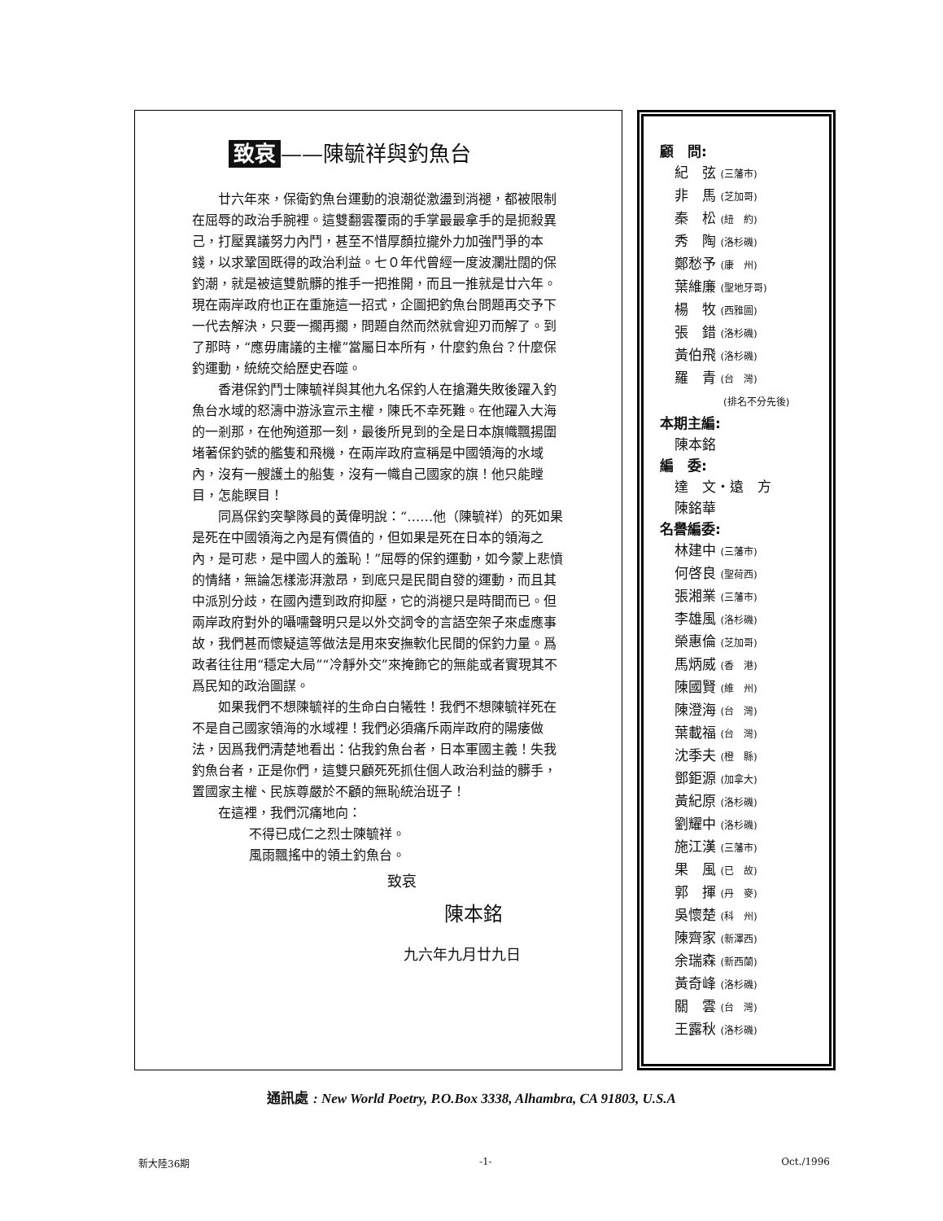致哀 ——陳毓祥與釣魚台
廿六年來，保衛釣魚台運動的浪潮從激盪到消褪，都被限制在屈辱的政治手腕裡。這雙翻雲覆雨的手掌最最拿手的是扼殺異己，打壓異議努力內鬥，甚至不惜厚顏拉攏外力加強鬥爭的本錢，以求鞏固既得的政治利益。七０年代曾經一度波瀾壯闊的保釣潮，就是被這雙骯髒的推手一把推開，而且一推就是廿六年。現在兩岸政府也正在重施這一招式，企圖把釣魚台問題再交予下一代去解決，只要一擱再擱，問題自然而然就會迎刃而解了。到了那時，“應毋庸議的主權”當屬日本所有，什麼釣魚台？什麼保釣運動，統統交給歷史吞噬。
香港保釣鬥士陳毓祥與其他九名保釣人在搶灘失敗後躍入釣魚台水域的怒濤中游泳宣示主權，陳氏不幸死難。在他躍入大海的一剎那，在他殉道那一刻，最後所見到的全是日本旗幟飄揚圍堵著保釣號的艦隻和飛機，在兩岸政府宣稱是中國領海的水域內，沒有一艘護土的船隻，沒有一幟自己國家的旗！他只能瞠目，怎能瞑目！
同爲保釣突擊隊員的黃偉明說：“……他（陳毓祥）的死如果是死在中國領海之內是有價值的，但如果是死在日本的領海之內，是可悲，是中國人的羞恥！”屈辱的保釣運動，如今蒙上悲憤的情緒，無論怎樣澎湃激昂，到底只是民間自發的運動，而且其中派別分歧，在國內遭到政府抑壓，它的消褪只是時間而已。但兩岸政府對外的囁嚅聲明只是以外交詞令的言語空架子來虛應事故，我們甚而懷疑這等做法是用來安撫軟化民間的保釣力量。爲政者往往用“穩定大局”“冷靜外交”來掩飾它的無能或者實現其不爲民知的政治圖謀。
如果我們不想陳毓祥的生命白白犧牲！我們不想陳毓祥死在不是自己國家領海的水域裡！我們必須痛斥兩岸政府的陽痿做法，因爲我們清楚地看出：佔我釣魚台者，日本軍國主義！失我釣魚台者，正是你們，這雙只顧死死抓住個人政治利益的髒手，置國家主權、民族尊嚴於不顧的無恥統治班子！
在這裡，我們沉痛地向：
不得已成仁之烈士陳毓祥。
風雨飄搖中的領土釣魚台。
致哀
陳本銘
九六年九月廿九日
顧　問:
紀　弦 (三藩市)
非　馬 (芝加哥)
秦　松 (紐　約)
秀　陶 (洛杉磯)
鄭愁予 (康　州)
葉維廉 (聖地牙哥)
楊　牧 (西雅圖)
張　錯 (洛杉磯)
黃伯飛 (洛杉磯)
羅　青 (台　灣)
(排名不分先後)
本期主編:
陳本銘
編　委:
達　文・遠　方
陳銘華
名譽編委:
林建中 (三藩市)
何啓良 (聖荷西)
張湘業 (三藩市)
李雄風 (洛杉磯)
榮惠倫 (芝加哥)
馬炳威 (香　港)
陳國賢 (維　州)
陳澄海 (台　灣)
葉載福 (台　灣)
沈季夫 (橙　縣)
鄧鉅源 (加拿大)
黃紀原 (洛杉磯)
劉耀中 (洛杉磯)
施江漢 (三藩市)
果　風 (已　故)
郭　揮 (丹　麥)
吳懷楚 (科　州)
陳齊家 (新澤西)
余瑞森 (新西蘭)
黃奇峰 (洛杉磯)
關　雲 (台　灣)
王露秋 (洛杉磯)
通訊處 : New World Poetry, P.O.Box 3338, Alhambra, CA 91803, U.S.A
新大陸36期 -1- Oct./1996